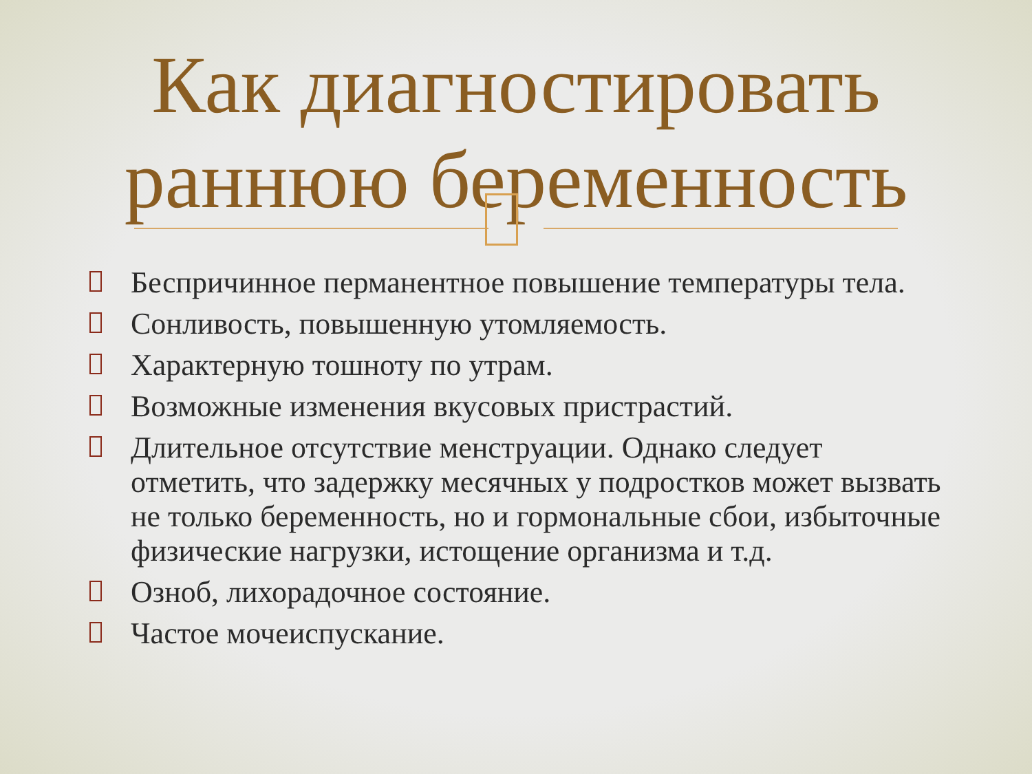Как диагностировать раннюю беременность
Беспричинное перманентное повышение температуры тела.
Сонливость, повышенную утомляемость.
Характерную тошноту по утрам.
Возможные изменения вкусовых пристрастий.
Длительное отсутствие менструации. Однако следует отметить, что задержку месячных у подростков может вызвать не только беременность, но и гормональные сбои, избыточные физические нагрузки, истощение организма и т.д.
Озноб, лихорадочное состояние.
Частое мочеиспускание.